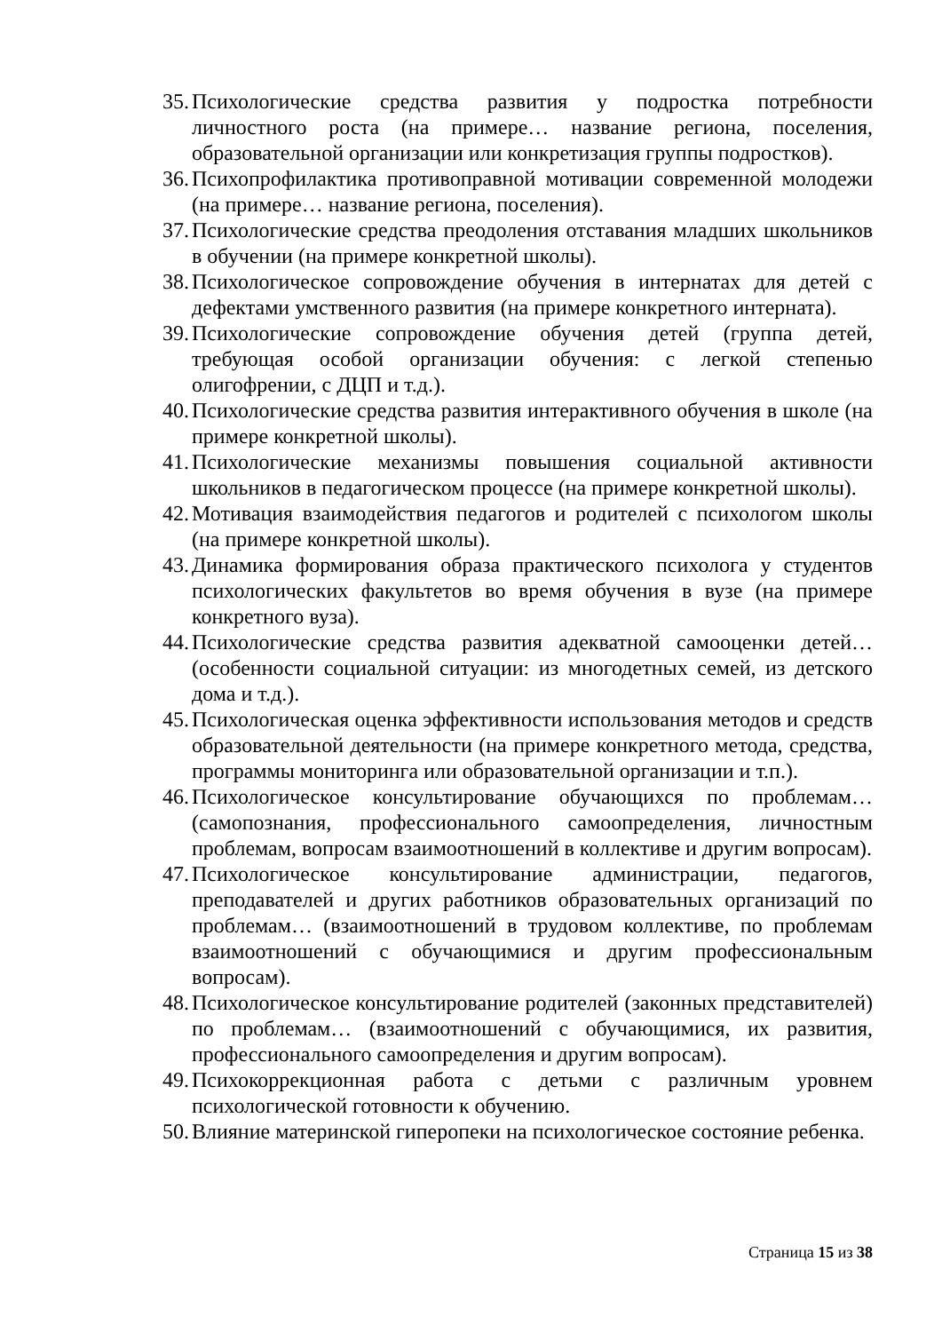35. Психологические средства развития у подростка потребности личностного роста (на примере… название региона, поселения, образовательной организации или конкретизация группы подростков).
36. Психопрофилактика противоправной мотивации современной молодежи (на примере… название региона, поселения).
37. Психологические средства преодоления отставания младших школьников в обучении (на примере конкретной школы).
38. Психологическое сопровождение обучения в интернатах для детей с дефектами умственного развития (на примере конкретного интерната).
39. Психологические сопровождение обучения детей (группа детей, требующая особой организации обучения: с легкой степенью олигофрении, с ДЦП и т.д.).
40. Психологические средства развития интерактивного обучения в школе (на примере конкретной школы).
41. Психологические механизмы повышения социальной активности школьников в педагогическом процессе (на примере конкретной школы).
42. Мотивация взаимодействия педагогов и родителей с психологом школы (на примере конкретной школы).
43. Динамика формирования образа практического психолога у студентов психологических факультетов во время обучения в вузе (на примере конкретного вуза).
44. Психологические средства развития адекватной самооценки детей… (особенности социальной ситуации: из многодетных семей, из детского дома и т.д.).
45. Психологическая оценка эффективности использования методов и средств образовательной деятельности (на примере конкретного метода, средства, программы мониторинга или образовательной организации и т.п.).
46. Психологическое консультирование обучающихся по проблемам… (самопознания, профессионального самоопределения, личностным проблемам, вопросам взаимоотношений в коллективе и другим вопросам).
47. Психологическое консультирование администрации, педагогов, преподавателей и других работников образовательных организаций по проблемам… (взаимоотношений в трудовом коллективе, по проблемам взаимоотношений с обучающимися и другим профессиональным вопросам).
48. Психологическое консультирование родителей (законных представителей) по проблемам… (взаимоотношений с обучающимися, их развития, профессионального самоопределения и другим вопросам).
49. Психокоррекционная работа с детьми с различным уровнем психологической готовности к обучению.
50. Влияние материнской гиперопеки на психологическое состояние ребенка.
Страница 15 из 38